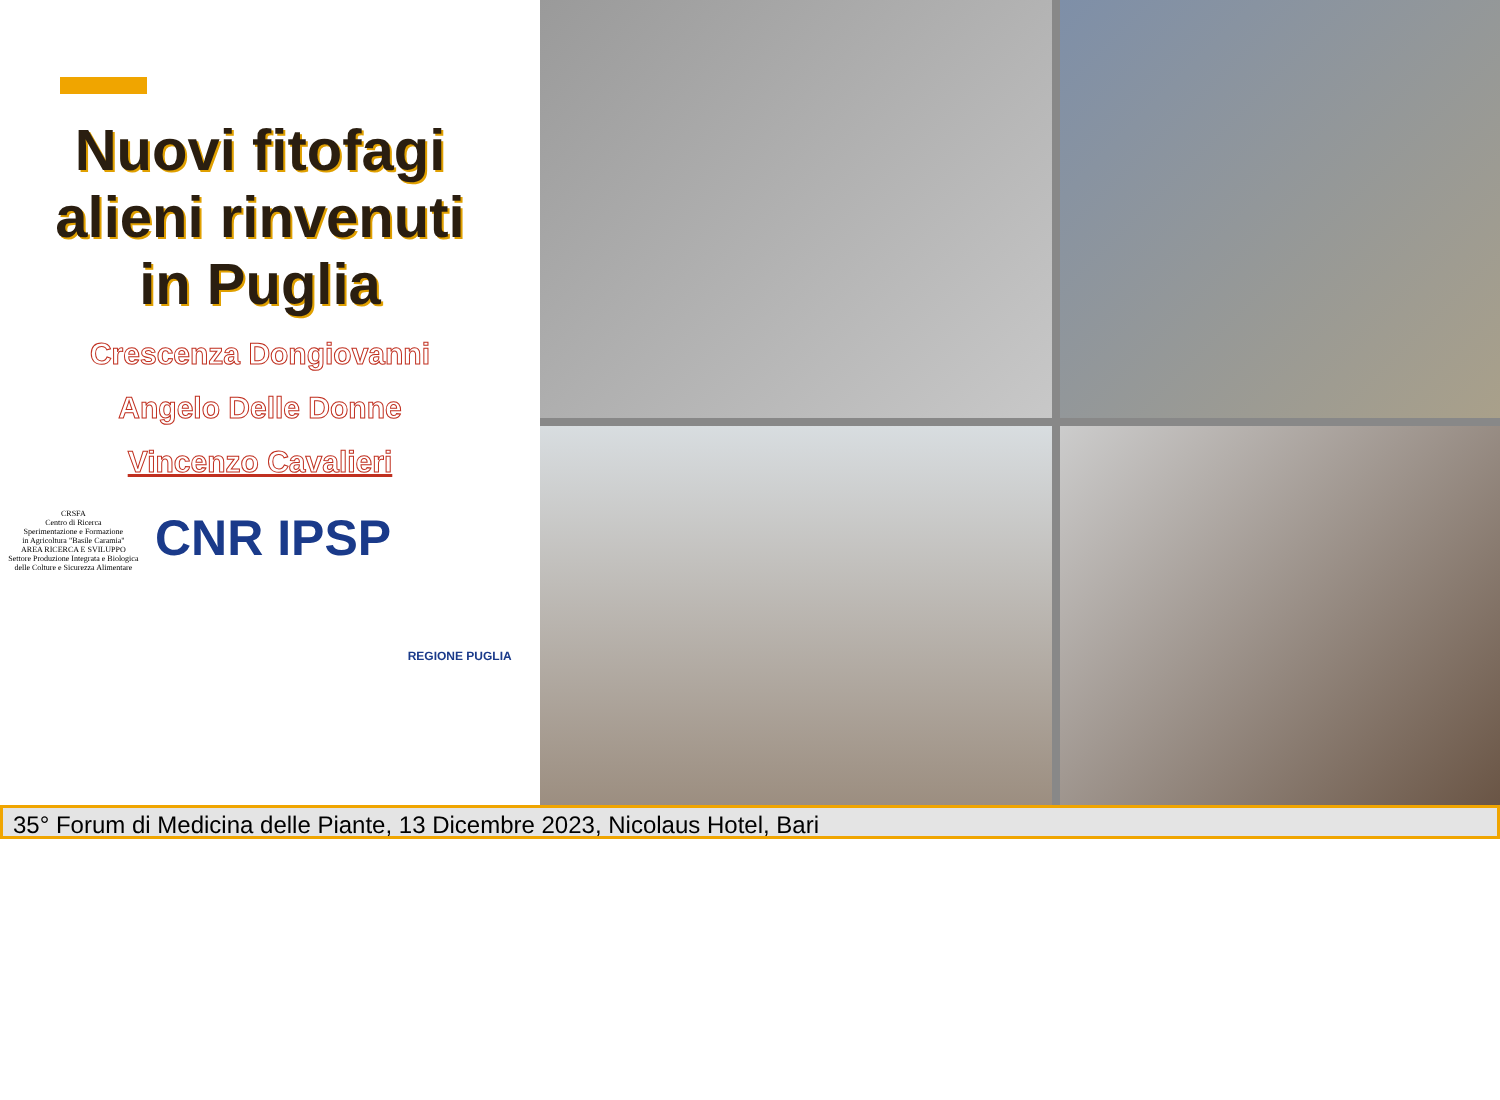Nuovi fitofagi
alieni rinvenuti
in Puglia
Crescenza Dongiovanni
Angelo Delle Donne
Vincenzo Cavalieri
CRSFA
Centro di Ricerca
Sperimentazione e Formazione
in Agricoltura "Basile Caramia"
AREA RICERCA E SVILUPPO
Settore Produzione Integrata e Biologica
delle Colture e Sicurezza Alimentare
CNR IPSP
REGIONE PUGLIA
35° Forum di Medicina delle Piante, 13 Dicembre 2023, Nicolaus Hotel, Bari